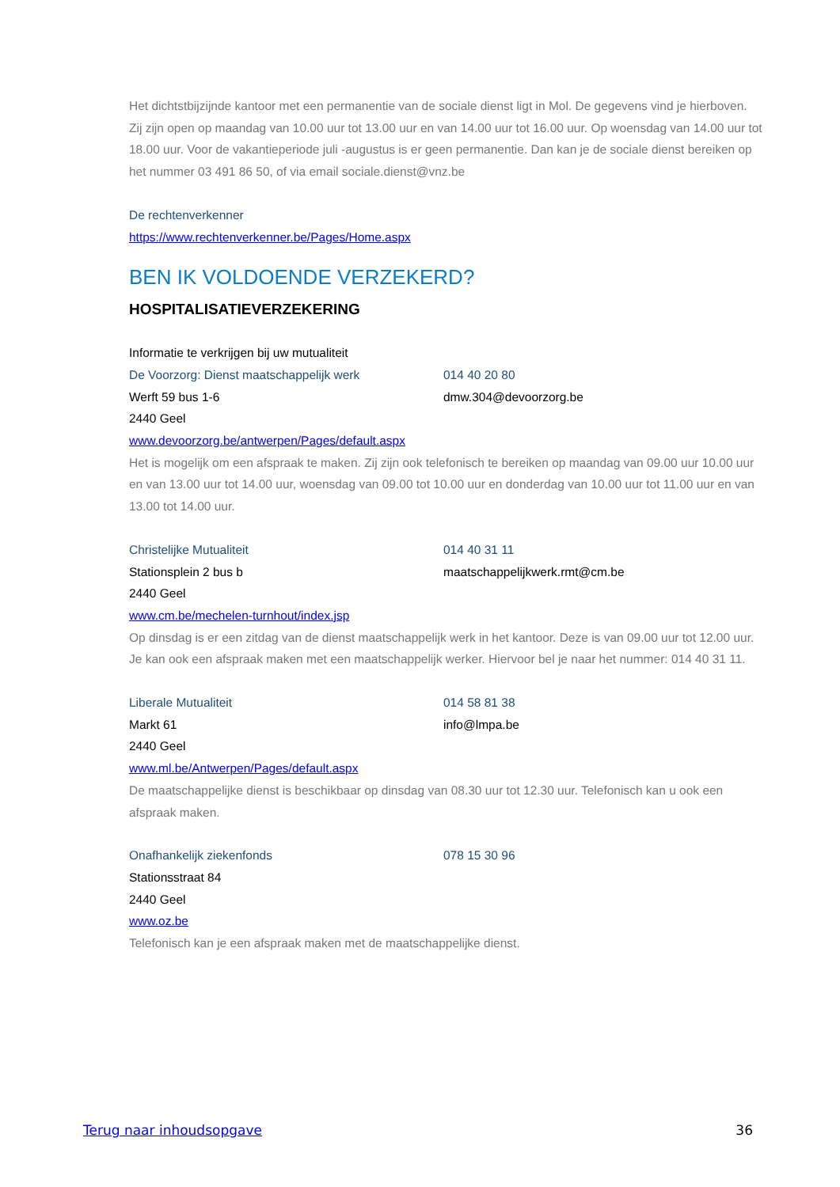Het dichtstbijzijnde kantoor met een permanentie van de sociale dienst ligt in Mol. De gegevens vind je hierboven. Zij zijn open op maandag van 10.00 uur tot 13.00 uur en van 14.00 uur tot 16.00 uur. Op woensdag van 14.00 uur tot 18.00 uur. Voor de vakantieperiode juli -augustus is er geen permanentie. Dan kan je de sociale dienst bereiken op het nummer 03 491 86 50, of via email sociale.dienst@vnz.be
De rechtenverkenner
https://www.rechtenverkenner.be/Pages/Home.aspx
BEN IK VOLDOENDE VERZEKERD?
HOSPITALISATIEVERZEKERING
Informatie te verkrijgen bij uw mutualiteit
De Voorzorg: Dienst maatschappelijk werk 014 40 20 80
Werft 59 bus 1-6 dmw.304@devoorzorg.be
2440 Geel
www.devoorzorg.be/antwerpen/Pages/default.aspx
Het is mogelijk om een afspraak te maken. Zij zijn ook telefonisch te bereiken op maandag van 09.00 uur 10.00 uur en van 13.00 uur tot 14.00 uur, woensdag van 09.00 tot 10.00 uur en donderdag van 10.00 uur tot 11.00 uur en van 13.00 tot 14.00 uur.
Christelijke Mutualiteit 014 40 31 11
Stationsplein 2 bus b maatschappelijkwerk.rmt@cm.be
2440 Geel
www.cm.be/mechelen-turnhout/index.jsp
Op dinsdag is er een zitdag van de dienst maatschappelijk werk in het kantoor. Deze is van 09.00 uur tot 12.00 uur. Je kan ook een afspraak maken met een maatschappelijk werker. Hiervoor bel je naar het nummer: 014 40 31 11.
Liberale Mutualiteit 014 58 81 38
Markt 61 info@lmpa.be
2440 Geel
www.ml.be/Antwerpen/Pages/default.aspx
De maatschappelijke dienst is beschikbaar op dinsdag van 08.30 uur tot 12.30 uur. Telefonisch kan u ook een afspraak maken.
Onafhankelijk ziekenfonds 078 15 30 96
Stationsstraat 84
2440 Geel
www.oz.be
Telefonisch kan je een afspraak maken met de maatschappelijke dienst.
Terug naar inhoudsopgave 36